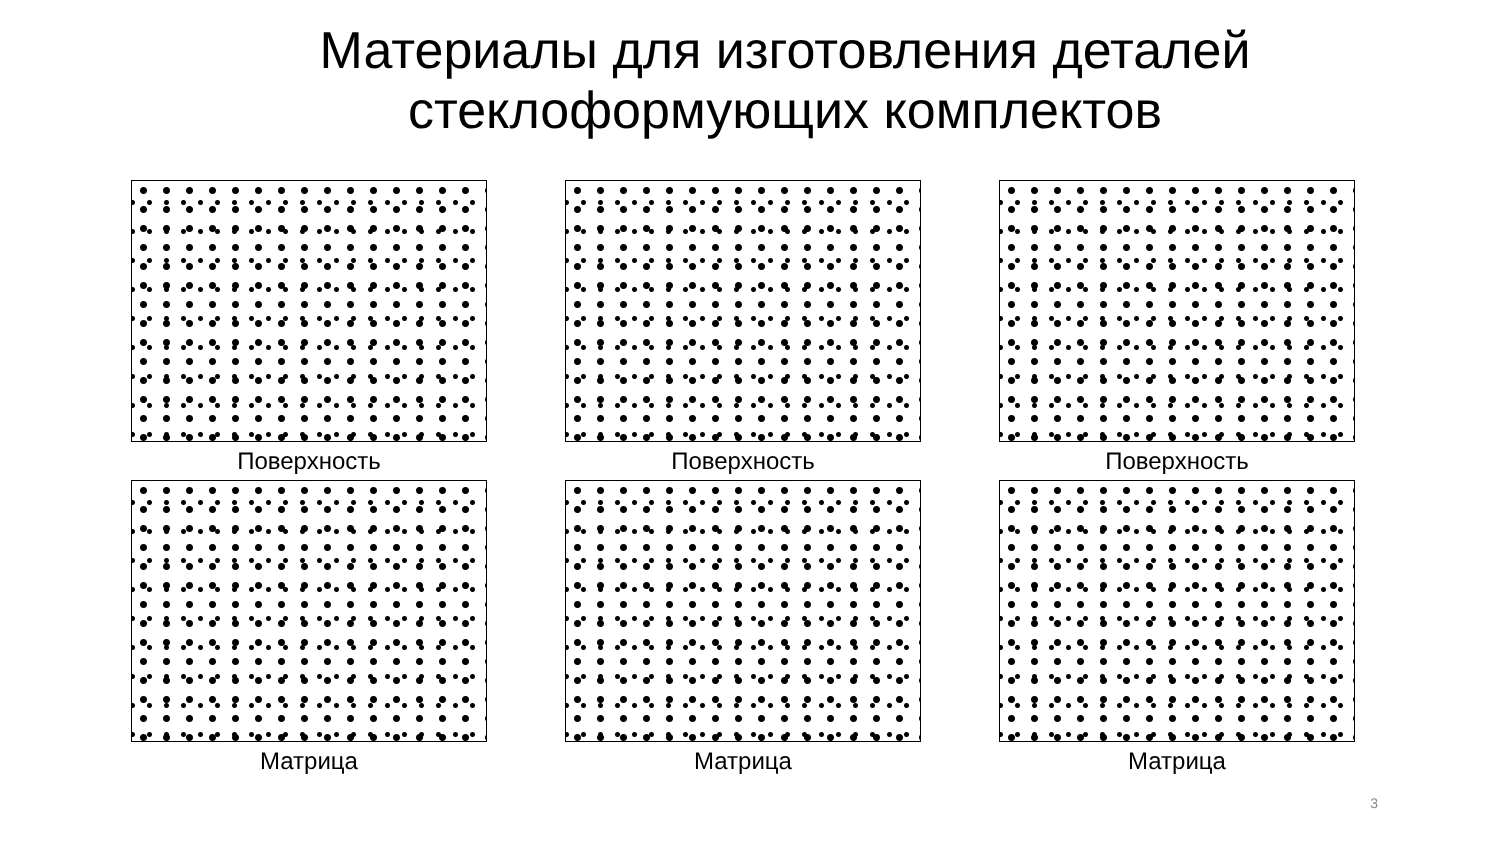Материалы для изготовления деталей
стеклоформующих комплектов
Поверхность
Поверхность
Поверхность
Матрица
Матрица
Матрица
3